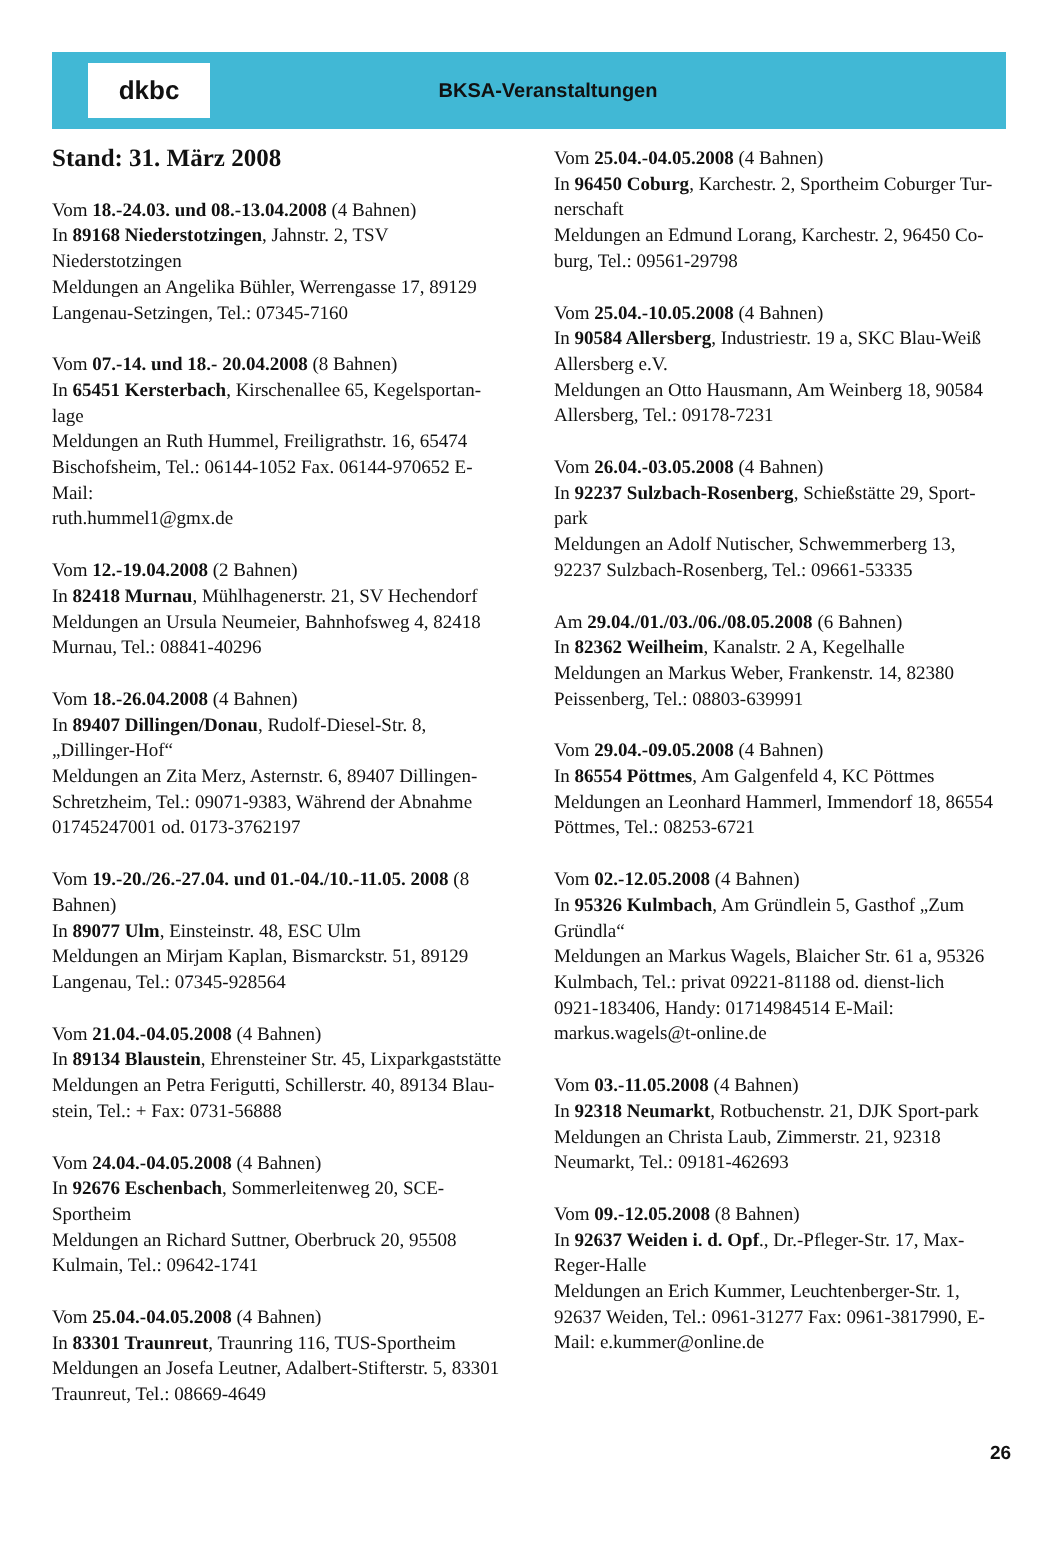dkbc
BKSA-Veranstaltungen
Stand: 31. März 2008
Vom 18.-24.03. und 08.-13.04.2008 (4 Bahnen)
In 89168 Niederstotzingen, Jahnstr. 2, TSV Niederstotzingen
Meldungen an Angelika Bühler, Werrengasse 17, 89129 Langenau-Setzingen, Tel.: 07345-7160
Vom 07.-14. und 18.- 20.04.2008 (8 Bahnen)
In 65451 Kersterbach, Kirschenallee 65, Kegelsportan-lage
Meldungen an Ruth Hummel, Freiligrathstr. 16, 65474 Bischofsheim, Tel.: 06144-1052 Fax. 06144-970652 E-Mail:
ruth.hummel1@gmx.de
Vom 12.-19.04.2008 (2 Bahnen)
In 82418 Murnau, Mühlhagenerstr. 21, SV Hechendorf
Meldungen an Ursula Neumeier, Bahnhofsweg 4, 82418 Murnau, Tel.: 08841-40296
Vom 18.-26.04.2008 (4 Bahnen)
In 89407 Dillingen/Donau, Rudolf-Diesel-Str. 8, „Dillinger-Hof“
Meldungen an Zita Merz, Asternstr. 6, 89407 Dillingen-Schretzheim, Tel.: 09071-9383, Während der Abnahme 01745247001 od. 0173-3762197
Vom 19.-20./26.-27.04. und 01.-04./10.-11.05. 2008 (8 Bahnen)
In 89077 Ulm, Einsteinstr. 48, ESC Ulm
Meldungen an Mirjam Kaplan, Bismarckstr. 51, 89129 Langenau, Tel.: 07345-928564
Vom 21.04.-04.05.2008 (4 Bahnen)
In 89134 Blaustein, Ehrensteiner Str. 45, Lixparkgaststätte
Meldungen an Petra Ferigutti, Schillerstr. 40, 89134 Blau-stein, Tel.: + Fax: 0731-56888
Vom 24.04.-04.05.2008 (4 Bahnen)
In 92676 Eschenbach, Sommerleitenweg 20, SCE-Sportheim
Meldungen an Richard Suttner, Oberbruck 20, 95508 Kulmain, Tel.: 09642-1741
Vom 25.04.-04.05.2008 (4 Bahnen)
In 83301 Traunreut, Traunring 116, TUS-Sportheim
Meldungen an Josefa Leutner, Adalbert-Stifterstr. 5, 83301 Traunreut, Tel.: 08669-4649
Vom 25.04.-04.05.2008 (4 Bahnen)
In 96450 Coburg, Karchestr. 2, Sportheim Coburger Tur-nerschaft
Meldungen an Edmund Lorang, Karchestr. 2, 96450 Co-burg, Tel.: 09561-29798
Vom 25.04.-10.05.2008 (4 Bahnen)
In 90584 Allersberg, Industriestr. 19 a, SKC Blau-Weiß Allersberg e.V.
Meldungen an Otto Hausmann, Am Weinberg 18, 90584 Allersberg, Tel.: 09178-7231
Vom 26.04.-03.05.2008 (4 Bahnen)
In 92237 Sulzbach-Rosenberg, Schießstätte 29, Sport-park
Meldungen an Adolf Nutischer, Schwemmerberg 13, 92237 Sulzbach-Rosenberg, Tel.: 09661-53335
Am 29.04./01./03./06./08.05.2008 (6 Bahnen)
In 82362 Weilheim, Kanalstr. 2 A, Kegelhalle
Meldungen an Markus Weber, Frankenstr. 14, 82380 Peissenberg, Tel.: 08803-639991
Vom 29.04.-09.05.2008 (4 Bahnen)
In 86554 Pöttmes, Am Galgenfeld 4, KC Pöttmes
Meldungen an Leonhard Hammerl, Immendorf 18, 86554 Pöttmes, Tel.: 08253-6721
Vom 02.-12.05.2008 (4 Bahnen)
In 95326 Kulmbach, Am Gründlein 5, Gasthof „Zum Gründla“
Meldungen an Markus Wagels, Blaicher Str. 61 a, 95326 Kulmbach, Tel.: privat 09221-81188 od. dienst-lich
0921-183406, Handy: 01714984514 E-Mail: markus.wagels@t-online.de
Vom 03.-11.05.2008 (4 Bahnen)
In 92318 Neumarkt, Rotbuchenstr. 21, DJK Sport-park
Meldungen an Christa Laub, Zimmerstr. 21, 92318 Neumarkt, Tel.: 09181-462693
Vom 09.-12.05.2008 (8 Bahnen)
In 92637 Weiden i. d. Opf., Dr.-Pfleger-Str. 17, Max-Reger-Halle
Meldungen an Erich Kummer, Leuchtenberger-Str. 1, 92637 Weiden, Tel.: 0961-31277 Fax: 0961-3817990, E-Mail: e.kummer@online.de
26